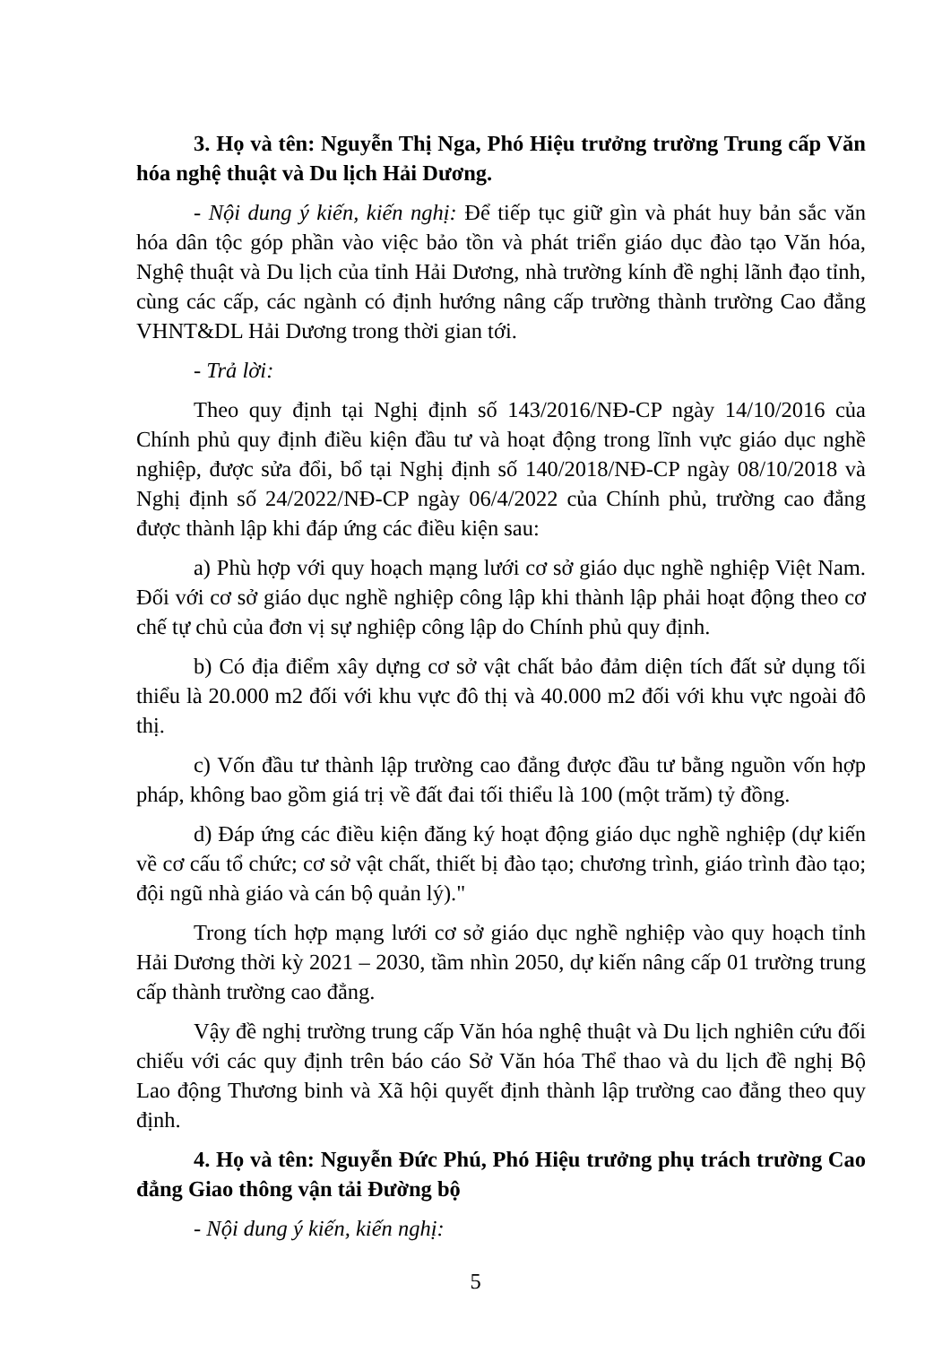3. Họ và tên: Nguyễn Thị Nga, Phó Hiệu trưởng trường Trung cấp Văn hóa nghệ thuật và Du lịch Hải Dương.
- Nội dung ý kiến, kiến nghị: Để tiếp tục giữ gìn và phát huy bản sắc văn hóa dân tộc góp phần vào việc bảo tồn và phát triển giáo dục đào tạo Văn hóa, Nghệ thuật và Du lịch của tỉnh Hải Dương, nhà trường kính đề nghị lãnh đạo tỉnh, cùng các cấp, các ngành có định hướng nâng cấp trường thành trường Cao đẳng VHNT&DL Hải Dương trong thời gian tới.
- Trả lời:
Theo quy định tại Nghị định số 143/2016/NĐ-CP ngày 14/10/2016 của Chính phủ quy định điều kiện đầu tư và hoạt động trong lĩnh vực giáo dục nghề nghiệp, được sửa đổi, bổ tại Nghị định số 140/2018/NĐ-CP ngày 08/10/2018 và Nghị định số 24/2022/NĐ-CP ngày 06/4/2022 của Chính phủ, trường cao đẳng được thành lập khi đáp ứng các điều kiện sau:
a) Phù hợp với quy hoạch mạng lưới cơ sở giáo dục nghề nghiệp Việt Nam. Đối với cơ sở giáo dục nghề nghiệp công lập khi thành lập phải hoạt động theo cơ chế tự chủ của đơn vị sự nghiệp công lập do Chính phủ quy định.
b) Có địa điểm xây dựng cơ sở vật chất bảo đảm diện tích đất sử dụng tối thiểu là 20.000 m2 đối với khu vực đô thị và 40.000 m2 đối với khu vực ngoài đô thị.
c) Vốn đầu tư thành lập trường cao đẳng được đầu tư bằng nguồn vốn hợp pháp, không bao gồm giá trị về đất đai tối thiểu là 100 (một trăm) tỷ đồng.
d) Đáp ứng các điều kiện đăng ký hoạt động giáo dục nghề nghiệp (dự kiến về cơ cấu tổ chức; cơ sở vật chất, thiết bị đào tạo; chương trình, giáo trình đào tạo; đội ngũ nhà giáo và cán bộ quản lý)."
Trong tích hợp mạng lưới cơ sở giáo dục nghề nghiệp vào quy hoạch tỉnh Hải Dương thời kỳ 2021 – 2030, tầm nhìn 2050, dự kiến nâng cấp 01 trường trung cấp thành trường cao đẳng.
Vậy đề nghị trường trung cấp Văn hóa nghệ thuật và Du lịch nghiên cứu đối chiếu với các quy định trên báo cáo Sở Văn hóa Thể thao và du lịch đề nghị Bộ Lao động Thương binh và Xã hội quyết định thành lập trường cao đẳng theo quy định.
4. Họ và tên: Nguyễn Đức Phú, Phó Hiệu trưởng phụ trách trường Cao đẳng Giao thông vận tải Đường bộ
- Nội dung ý kiến, kiến nghị:
5